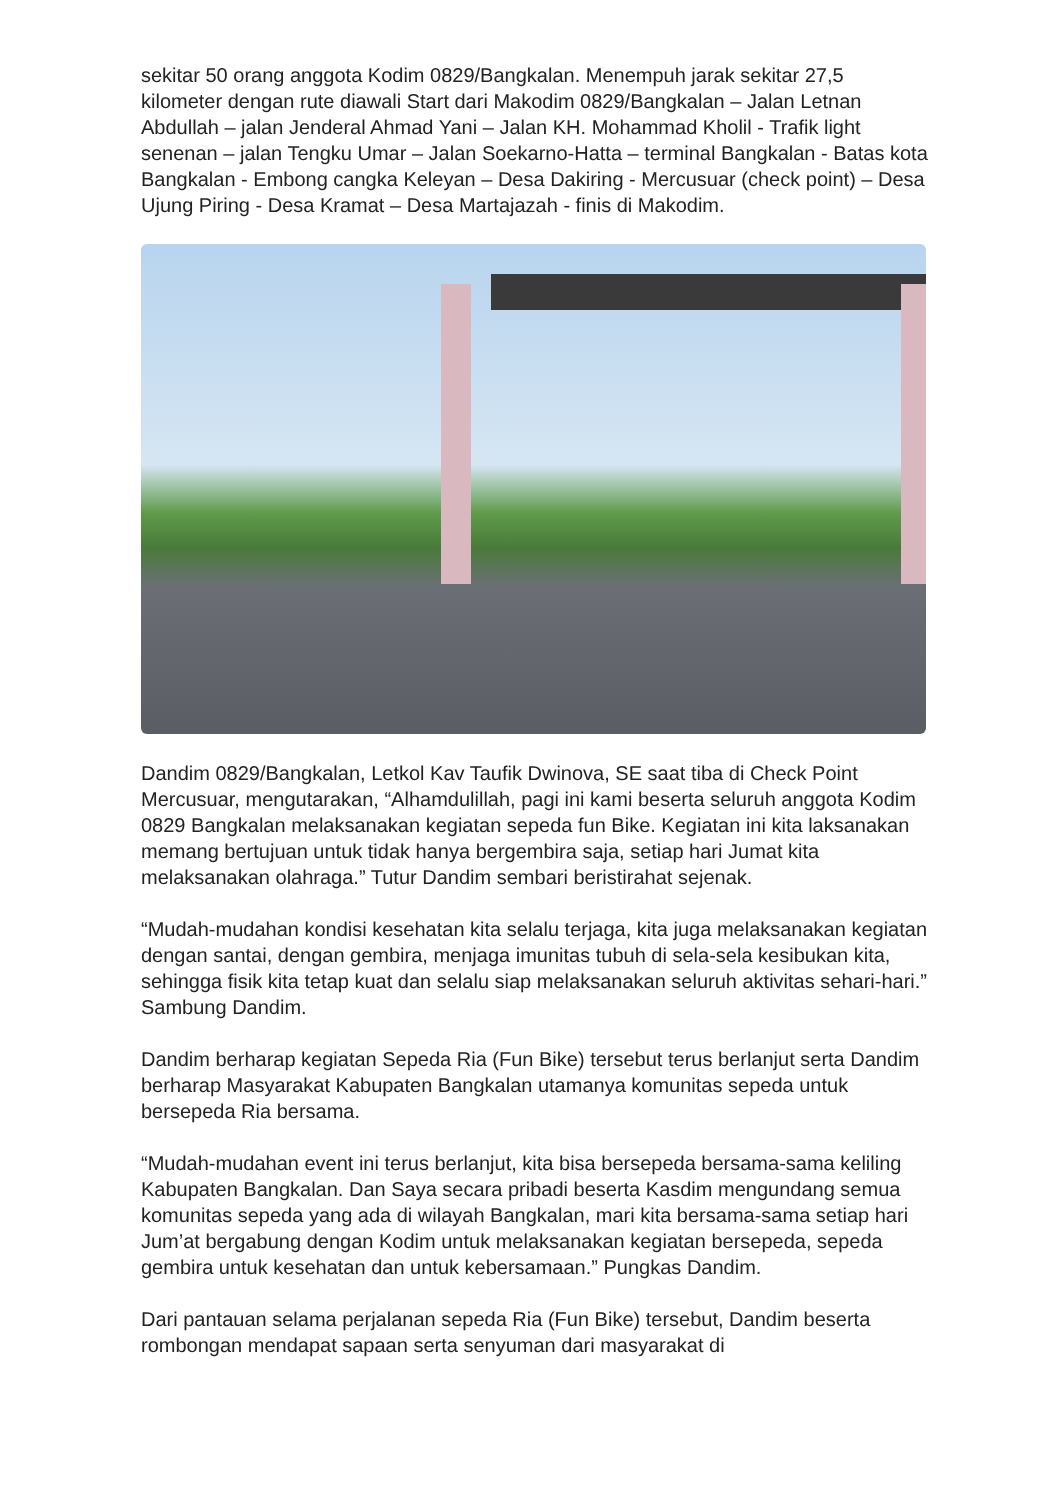sekitar 50 orang anggota Kodim 0829/Bangkalan. Menempuh jarak sekitar 27,5 kilometer dengan rute diawali Start dari Makodim 0829/Bangkalan – Jalan Letnan Abdullah – jalan Jenderal Ahmad Yani – Jalan KH. Mohammad Kholil - Trafik light senenan – jalan Tengku Umar – Jalan Soekarno-Hatta – terminal Bangkalan - Batas kota Bangkalan - Embong cangka Keleyan – Desa Dakiring - Mercusuar (check point) – Desa Ujung Piring - Desa Kramat – Desa Martajazah - finis di Makodim.
Dandim 0829/Bangkalan, Letkol Kav Taufik Dwinova, SE saat tiba di Check Point Mercusuar, mengutarakan, “Alhamdulillah, pagi ini kami beserta seluruh anggota Kodim 0829 Bangkalan melaksanakan kegiatan sepeda fun Bike. Kegiatan ini kita laksanakan memang bertujuan untuk tidak hanya bergembira saja, setiap hari Jumat kita melaksanakan olahraga.” Tutur Dandim sembari beristirahat sejenak.
“Mudah-mudahan kondisi kesehatan kita selalu terjaga, kita juga melaksanakan kegiatan dengan santai, dengan gembira, menjaga imunitas tubuh di sela-sela kesibukan kita, sehingga fisik kita tetap kuat dan selalu siap melaksanakan seluruh aktivitas sehari-hari.” Sambung Dandim.
Dandim berharap kegiatan Sepeda Ria (Fun Bike) tersebut terus berlanjut serta Dandim berharap Masyarakat Kabupaten Bangkalan utamanya komunitas sepeda untuk bersepeda Ria bersama.
“Mudah-mudahan event ini terus berlanjut, kita bisa bersepeda bersama-sama keliling Kabupaten Bangkalan. Dan Saya secara pribadi beserta Kasdim mengundang semua komunitas sepeda yang ada di wilayah Bangkalan, mari kita bersama-sama setiap hari Jum’at bergabung dengan Kodim untuk melaksanakan kegiatan bersepeda, sepeda gembira untuk kesehatan dan untuk kebersamaan.” Pungkas Dandim.
Dari pantauan selama perjalanan sepeda Ria (Fun Bike) tersebut, Dandim beserta rombongan mendapat sapaan serta senyuman dari masyarakat di